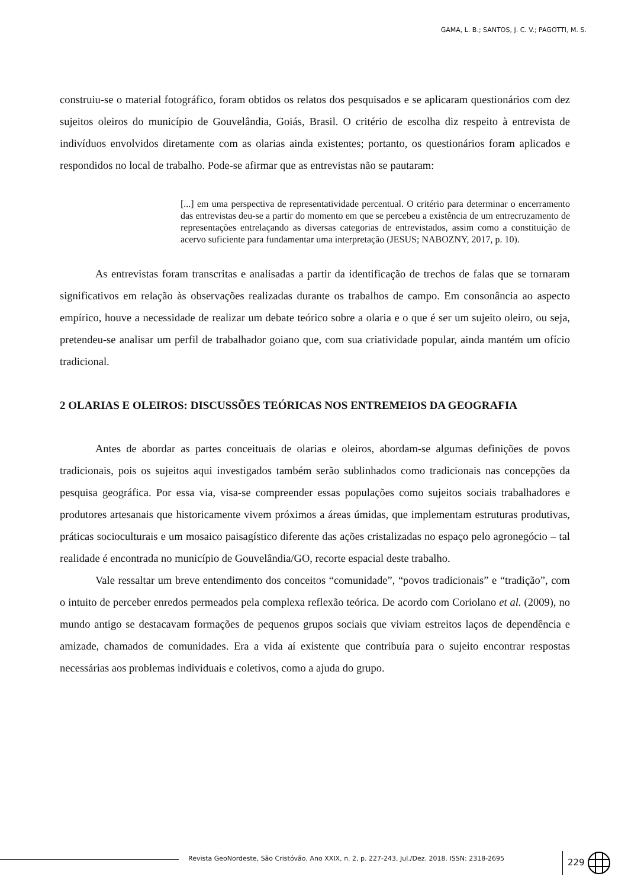GAMA, L. B.; SANTOS, J. C. V.; PAGOTTI, M. S.
construiu-se o material fotográfico, foram obtidos os relatos dos pesquisados e se aplicaram questionários com dez sujeitos oleiros do município de Gouvelândia, Goiás, Brasil. O critério de escolha diz respeito à entrevista de indivíduos envolvidos diretamente com as olarias ainda existentes; portanto, os questionários foram aplicados e respondidos no local de trabalho. Pode-se afirmar que as entrevistas não se pautaram:
[...] em uma perspectiva de representatividade percentual. O critério para determinar o encerramento das entrevistas deu-se a partir do momento em que se percebeu a existência de um entrecruzamento de representações entrelaçando as diversas categorias de entrevistados, assim como a constituição de acervo suficiente para fundamentar uma interpretação (JESUS; NABOZNY, 2017, p. 10).
As entrevistas foram transcritas e analisadas a partir da identificação de trechos de falas que se tornaram significativos em relação às observações realizadas durante os trabalhos de campo. Em consonância ao aspecto empírico, houve a necessidade de realizar um debate teórico sobre a olaria e o que é ser um sujeito oleiro, ou seja, pretendeu-se analisar um perfil de trabalhador goiano que, com sua criatividade popular, ainda mantém um ofício tradicional.
2 OLARIAS E OLEIROS: DISCUSSÕES TEÓRICAS NOS ENTREMEIOS DA GEOGRAFIA
Antes de abordar as partes conceituais de olarias e oleiros, abordam-se algumas definições de povos tradicionais, pois os sujeitos aqui investigados também serão sublinhados como tradicionais nas concepções da pesquisa geográfica. Por essa via, visa-se compreender essas populações como sujeitos sociais trabalhadores e produtores artesanais que historicamente vivem próximos a áreas úmidas, que implementam estruturas produtivas, práticas socioculturais e um mosaico paisagístico diferente das ações cristalizadas no espaço pelo agronegócio – tal realidade é encontrada no município de Gouvelândia/GO, recorte espacial deste trabalho.
Vale ressaltar um breve entendimento dos conceitos “comunidade”, “povos tradicionais” e “tradição”, com o intuito de perceber enredos permeados pela complexa reflexão teórica. De acordo com Coriolano et al. (2009), no mundo antigo se destacavam formações de pequenos grupos sociais que viviam estreitos laços de dependência e amizade, chamados de comunidades. Era a vida aí existente que contribuía para o sujeito encontrar respostas necessárias aos problemas individuais e coletivos, como a ajuda do grupo.
Revista GeoNordeste, São Cristóvão, Ano XXIX, n. 2, p. 227-243, Jul./Dez. 2018. ISSN: 2318-2695
229